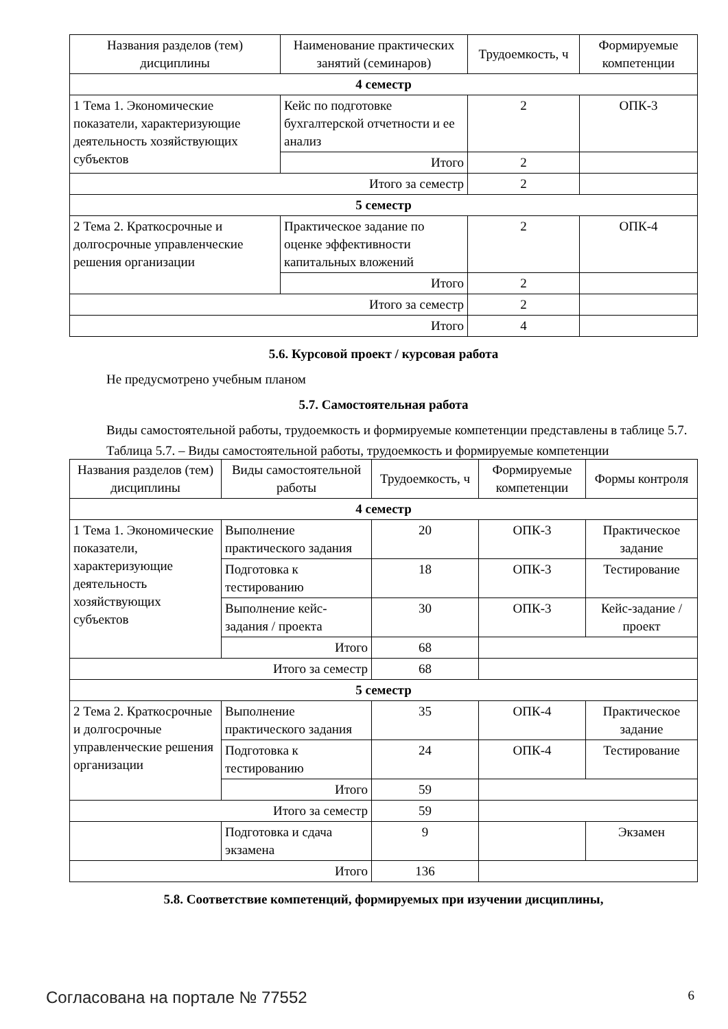| Названия разделов (тем) дисциплины | Наименование практических занятий (семинаров) | Трудоемкость, ч | Формируемые компетенции |
| --- | --- | --- | --- |
| 4 семестр | | | |
| 1 Тема 1. Экономические показатели, характеризующие деятельность хозяйствующих субъектов | Кейс по подготовке бухгалтерской отчетности и ее анализ | 2 | ОПК-3 |
| | Итого | 2 | |
| Итого за семестр | | 2 | |
| 5 семестр | | | |
| 2 Тема 2. Краткосрочные и долгосрочные управленческие решения организации | Практическое задание по оценке эффективности капитальных вложений | 2 | ОПК-4 |
| | Итого | 2 | |
| Итого за семестр | | 2 | |
| Итого | | 4 | |
5.6. Курсовой проект / курсовая работа
Не предусмотрено учебным планом
5.7. Самостоятельная работа
Виды самостоятельной работы, трудоемкость и формируемые компетенции представлены в таблице 5.7.
Таблица 5.7. – Виды самостоятельной работы, трудоемкость и формируемые компетенции
| Названия разделов (тем) дисциплины | Виды самостоятельной работы | Трудоемкость, ч | Формируемые компетенции | Формы контроля |
| --- | --- | --- | --- | --- |
| 4 семестр | | | | |
| 1 Тема 1. Экономические показатели, характеризующие деятельность хозяйствующих субъектов | Выполнение практического задания | 20 | ОПК-3 | Практическое задание |
| | Подготовка к тестированию | 18 | ОПК-3 | Тестирование |
| | Выполнение кейс-задания / проекта | 30 | ОПК-3 | Кейс-задание / проект |
| | Итого | 68 | | |
| Итого за семестр | | 68 | | |
| 5 семестр | | | | |
| 2 Тема 2. Краткосрочные и долгосрочные управленческие решения организации | Выполнение практического задания | 35 | ОПК-4 | Практическое задание |
| | Подготовка к тестированию | 24 | ОПК-4 | Тестирование |
| | Итого | 59 | | |
| Итого за семестр | | 59 | | |
| | Подготовка и сдача экзамена | 9 | | Экзамен |
| Итого | | 136 | | |
5.8. Соответствие компетенций, формируемых при изучении дисциплины,
Согласована на портале № 77552 6